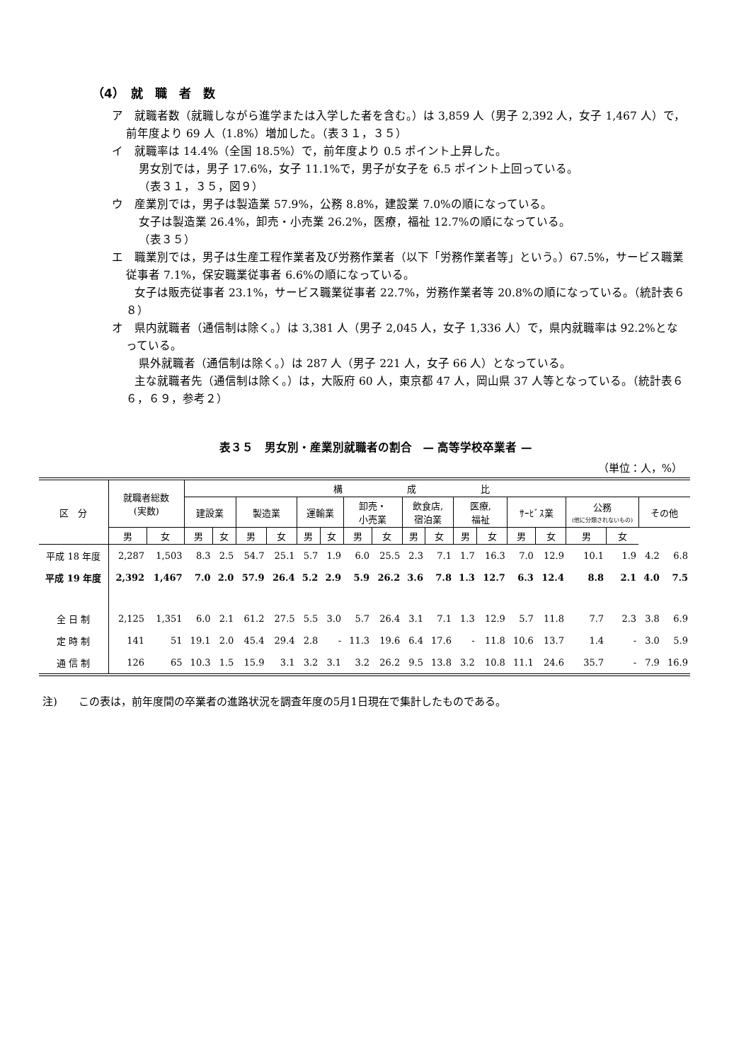（4）　就　職　者　数
ア　就職者数（就職しながら進学または入学した者を含む。）は 3,859 人（男子 2,392 人，女子 1,467 人）で，前年度より 69 人（1.8%）増加した。（表３１，３５）
イ　就職率は 14.4%（全国 18.5%）で，前年度より 0.5 ポイント上昇した。
男女別では，男子 17.6%，女子 11.1%で，男子が女子を 6.5 ポイント上回っている。
（表３１，３５，図９）
ウ　産業別では，男子は製造業 57.9%，公務 8.8%，建設業 7.0%の順になっている。
女子は製造業 26.4%，卸売・小売業 26.2%，医療，福祉 12.7%の順になっている。
（表３５）
エ　職業別では，男子は生産工程作業者及び労務作業者（以下「労務作業者等」という。）67.5%，サービス職業従事者 7.1%，保安職業従事者 6.6%の順になっている。
　　女子は販売従事者 23.1%，サービス職業従事者 22.7%，労務作業者等 20.8%の順になっている。（統計表６８）
オ　県内就職者（通信制は除く。）は 3,381 人（男子 2,045 人，女子 1,336 人）で，県内就職率は 92.2%となっている。
県外就職者（通信制は除く。）は 287 人（男子 221 人，女子 66 人）となっている。
　　主な就職者先（通信制は除く。）は，大阪府 60 人，東京都 47 人，岡山県 37 人等となっている。（統計表６６，６９，参考２）
表３５　男女別・産業別就職者の割合　— 高等学校卒業者 —
（単位：人，%）
| 区 分 | 就職者総数 (実数) | | 構 成 比 | | | | | | | | | | | | | | | | | |
| --- | --- | --- | --- | --- | --- | --- | --- | --- | --- | --- | --- | --- | --- | --- | --- | --- | --- | --- | --- | --- |
| | | | 建設業 | | 製造業 | | 運輸業 | | 卸売・ 小売業 | | 飲食店, 宿泊業 | | 医療, 福祉 | | ｻｰﾋﾞｽ業 | | 公務 (他に分類されないもの) | | その他 | |
| | 男 | 女 | 男 | 女 | 男 | 女 | 男 | 女 | 男 | 女 | 男 | 女 | 男 | 女 | 男 | 女 | 男 | 女 | | |
| 平成 18 年度 | 2,287 | 1,503 | 8.3 | 2.5 | 54.7 | 25.1 | 5.7 | 1.9 | 6.0 | 25.5 | 2.3 | 7.1 | 1.7 | 16.3 | 7.0 | 12.9 | 10.1 | 1.9 | 4.2 | 6.8 |
| 平成 19 年度 | 2,392 | 1,467 | 7.0 | 2.0 | 57.9 | 26.4 | 5.2 | 2.9 | 5.9 | 26.2 | 3.6 | 7.8 | 1.3 | 12.7 | 6.3 | 12.4 | 8.8 | 2.1 | 4.0 | 7.5 |
| 全 日 制 | 2,125 | 1,351 | 6.0 | 2.1 | 61.2 | 27.5 | 5.5 | 3.0 | 5.7 | 26.4 | 3.1 | 7.1 | 1.3 | 12.9 | 5.7 | 11.8 | 7.7 | 2.3 | 3.8 | 6.9 |
| 定 時 制 | 141 | 51 | 19.1 | 2.0 | 45.4 | 29.4 | 2.8 | - | 11.3 | 19.6 | 6.4 | 17.6 | - | 11.8 | 10.6 | 13.7 | 1.4 | - | 3.0 | 5.9 |
| 通 信 制 | 126 | 65 | 10.3 | 1.5 | 15.9 | 3.1 | 3.2 | 3.1 | 3.2 | 26.2 | 9.5 | 13.8 | 3.2 | 10.8 | 11.1 | 24.6 | 35.7 | - | 7.9 | 16.9 |
注)　　この表は，前年度間の卒業者の進路状況を調査年度の5月1日現在で集計したものである。